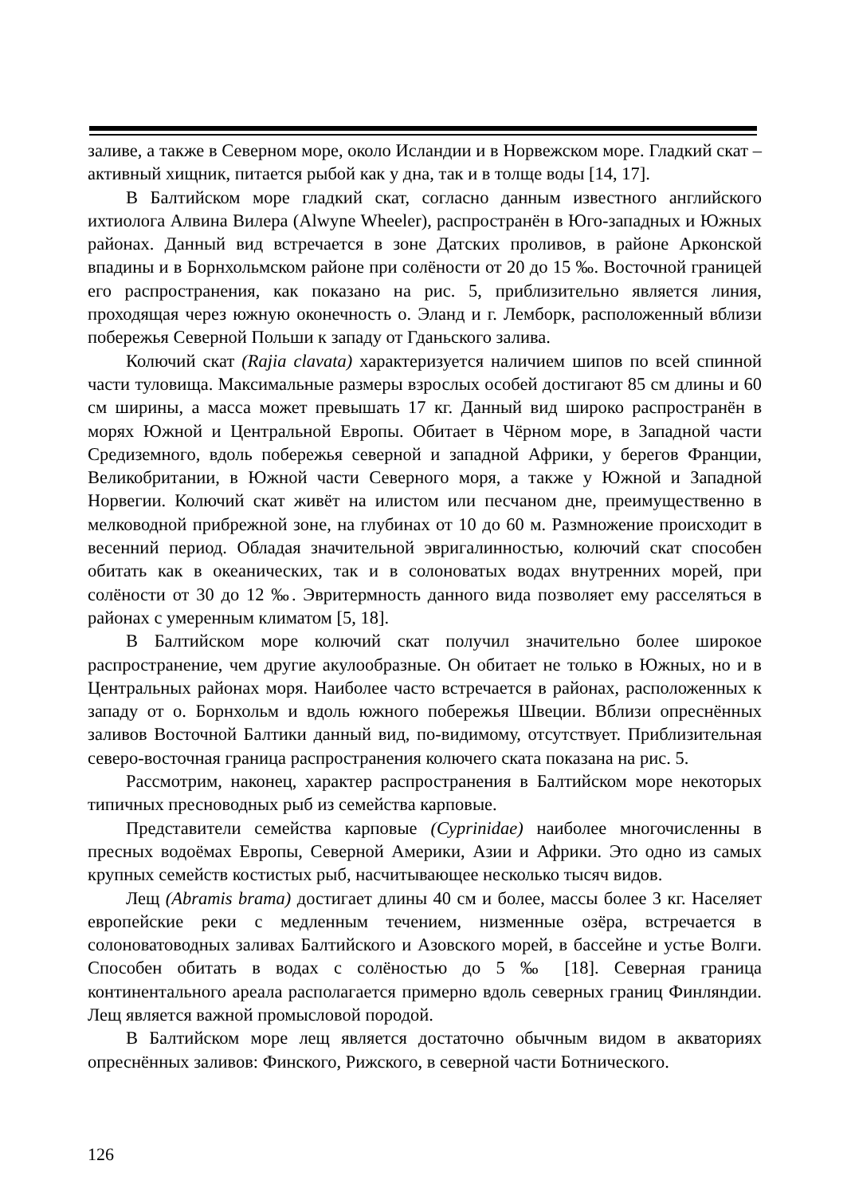заливе, а также в Северном море, около Исландии и в Норвежском море. Гладкий скат – активный хищник, питается рыбой как у дна, так и в толще воды [14, 17].
В Балтийском море гладкий скат, согласно данным известного английского ихтиолога Алвина Вилера (Alwyne Wheeler), распространён в Юго-западных и Южных районах. Данный вид встречается в зоне Датских проливов, в районе Арконской впадины и в Борнхольмском районе при солёности от 20 до 15 ‰. Восточной границей его распространения, как показано на рис. 5, приблизительно является линия, проходящая через южную оконечность о. Эланд и г. Лемборк, расположенный вблизи побережья Северной Польши к западу от Гданьского залива.
Колючий скат (Rajia clavata) характеризуется наличием шипов по всей спинной части туловища. Максимальные размеры взрослых особей достигают 85 см длины и 60 см ширины, а масса может превышать 17 кг. Данный вид широко распространён в морях Южной и Центральной Европы. Обитает в Чёрном море, в Западной части Средиземного, вдоль побережья северной и западной Африки, у берегов Франции, Великобритании, в Южной части Северного моря, а также у Южной и Западной Норвегии. Колючий скат живёт на илистом или песчаном дне, преимущественно в мелководной прибрежной зоне, на глубинах от 10 до 60 м. Размножение происходит в весенний период. Обладая значительной эвригалинностью, колючий скат способен обитать как в океанических, так и в солоноватых водах внутренних морей, при солёности от 30 до 12 ‰. Эвритермность данного вида позволяет ему расселяться в районах с умеренным климатом [5, 18].
В Балтийском море колючий скат получил значительно более широкое распространение, чем другие акулообразные. Он обитает не только в Южных, но и в Центральных районах моря. Наиболее часто встречается в районах, расположенных к западу от о. Борнхольм и вдоль южного побережья Швеции. Вблизи опреснённых заливов Восточной Балтики данный вид, по-видимому, отсутствует. Приблизительная северо-восточная граница распространения колючего ската показана на рис. 5.
Рассмотрим, наконец, характер распространения в Балтийском море некоторых типичных пресноводных рыб из семейства карповые.
Представители семейства карповые (Cyprinidae) наиболее многочисленны в пресных водоёмах Европы, Северной Америки, Азии и Африки. Это одно из самых крупных семейств костистых рыб, насчитывающее несколько тысяч видов.
Лещ (Abramis brama) достигает длины 40 см и более, массы более 3 кг. Населяет европейские реки с медленным течением, низменные озёра, встречается в солоноватоводных заливах Балтийского и Азовского морей, в бассейне и устье Волги. Способен обитать в водах с солёностью до 5 ‰ [18]. Северная граница континентального ареала располагается примерно вдоль северных границ Финляндии. Лещ является важной промысловой породой.
В Балтийском море лещ является достаточно обычным видом в акваториях опреснённых заливов: Финского, Рижского, в северной части Ботнического.
126